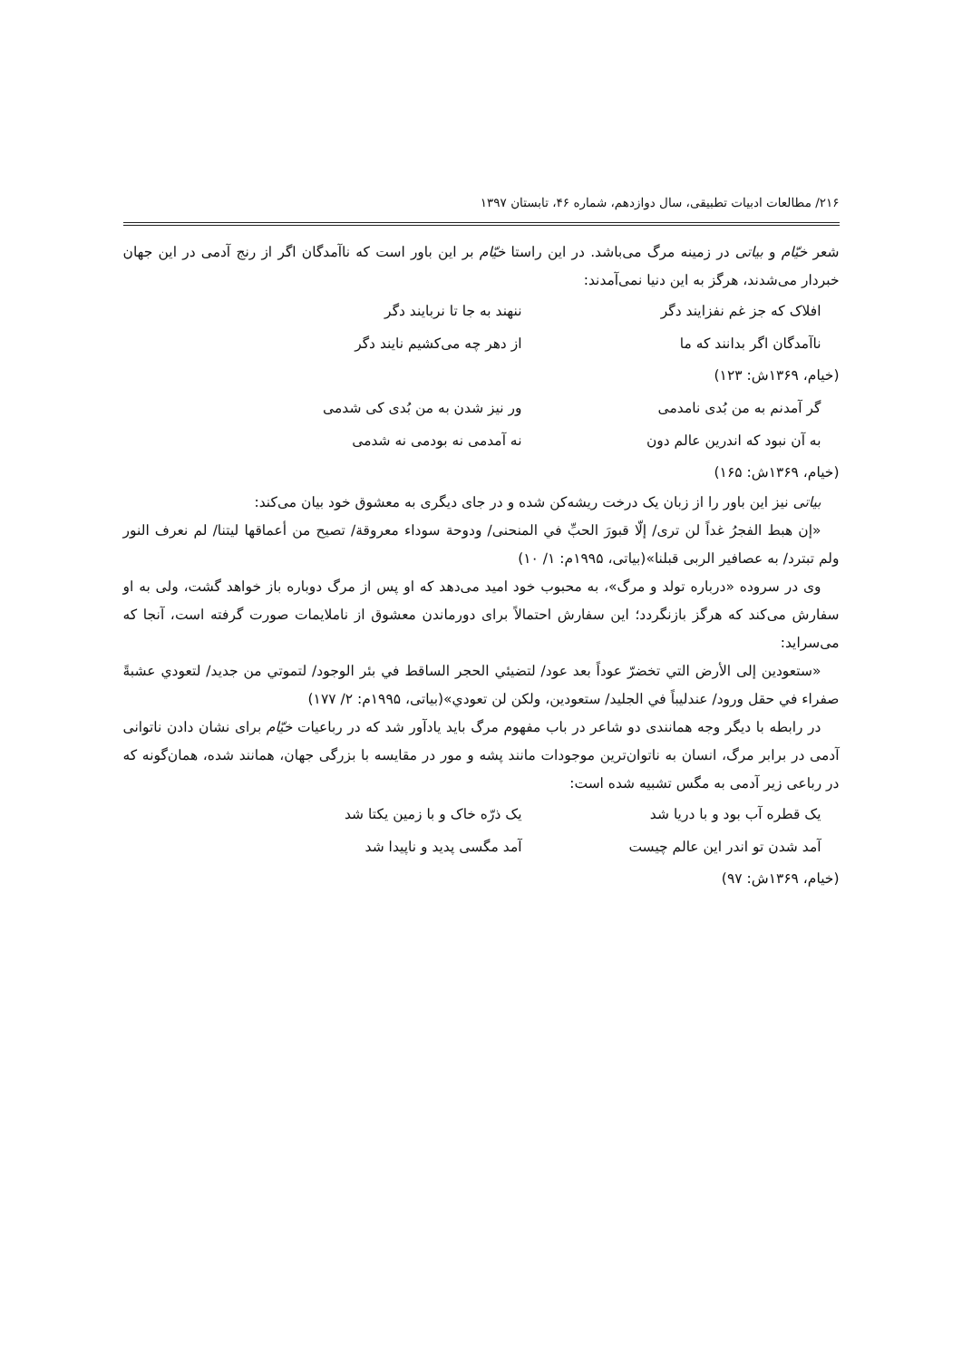۲۱۶/ مطالعات ادبیات تطبیقی، سال دوازدهم، شماره ۴۶، تابستان ۱۳۹۷
شعر خیّام و بیاتی در زمینه مرگ می‌باشد. در این راستا خیّام بر این باور است که ناآمدگان اگر از رنج آدمی در این جهان خبردار می‌شدند، هرگز به این دنیا نمی‌آمدند:
افلاک که جز غم نفزایند دگر ننهند به جا تا نربایند دگر
ناآمدگان اگر بدانند که ما از دهر چه می‌کشیم نایند دگر
(خیام، ۱۳۶۹ش: ۱۲۳)
گر آمدنم به من بُدی نامدمی ور نیز شدن به من بُدی کی شدمی
به آن نبود که اندرین عالم دون نه آمدمی نه بودمی نه شدمی
(خیام، ۱۳۶۹ش: ۱۶۵)
بیاتی نیز این باور را از زبان یک درخت ریشه‌کن شده و در جای دیگری به معشوق خود بیان می‌کند:
«إن هبط الفجرُ غداً لن ترى/ إلّا قبورَ الحبِّ في المنحنى/ ودوحة سوداء معروقة/ تصيح من أعماقها ليتنا/ لم نعرف النور ولم تبترد/ به عصافير الربى قبلنا»(بیاتی، ۱۹۹۵م: ۱/ ۱۰)
وی در سروده «درباره تولد و مرگ»، به محبوب خود امید می‌دهد که او پس از مرگ دوباره باز خواهد گشت، ولی به او سفارش می‌کند که هرگز بازنگردد؛ این سفارش احتمالاً برای دورماندن معشوق از ناملایمات صورت گرفته است، آنجا که می‌سراید:
«ستعودين إلى الأرض التي تخضرّ عوداً بعد عود/ لتضيئي الحجر الساقط في بئر الوجود/ لتموتي من جديد/ لتعودي عشبةً صفراء في حقل ورود/ عندليباً في الجليد/ ستعودين، ولكن لن تعودي»(بیاتی، ۱۹۹۵م: ۲/ ۱۷۷)
در رابطه با دیگر وجه همانندی دو شاعر در باب مفهوم مرگ باید یادآور شد که در رباعیات خیّام برای نشان دادن ناتوانی آدمی در برابر مرگ، انسان به ناتوان‌ترین موجودات مانند پشه و مور در مقایسه با بزرگی جهان، همانند شده، همان‌گونه که در رباعی زیر آدمی به مگس تشبیه شده است:
یک قطره آب بود و با دریا شد یک ذرّه خاک و با زمین یکتا شد
آمد شدن تو اندر این عالم چیست آمد مگسی پدید و ناپیدا شد
(خیام، ۱۳۶۹ش: ۹۷)